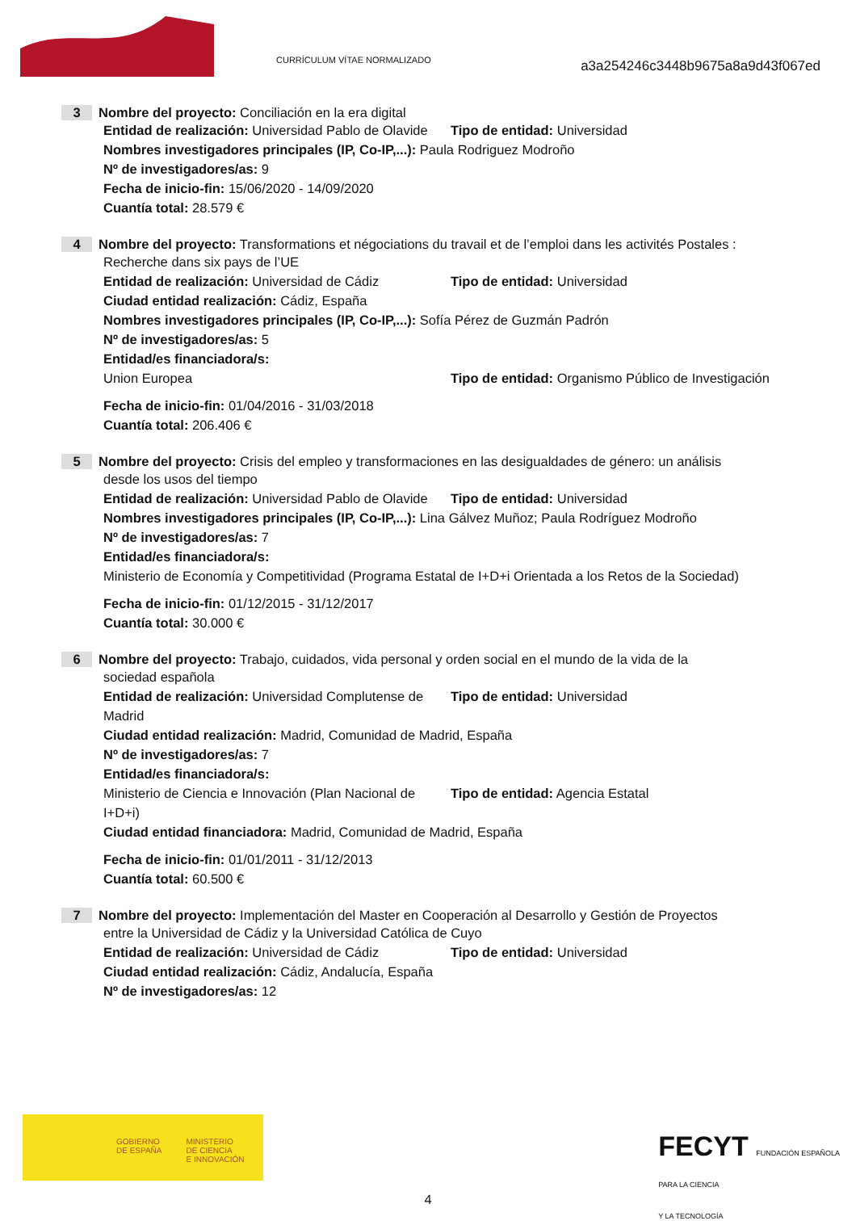CURRÍCULUM VÍTAE NORMALIZADO
a3a254246c3448b9675a8a9d43f067ed
3 Nombre del proyecto: Conciliación en la era digital
Entidad de realización: Universidad Pablo de Olavide
Tipo de entidad: Universidad
Nombres investigadores principales (IP, Co-IP,...): Paula Rodriguez Modroño
Nº de investigadores/as: 9
Fecha de inicio-fin: 15/06/2020 - 14/09/2020
Cuantía total: 28.579 €
4 Nombre del proyecto: Transformations et négociations du travail et de l’emploi dans les activités Postales :
Recherche dans six pays de l’UE
Entidad de realización: Universidad de Cádiz
Tipo de entidad: Universidad
Ciudad entidad realización: Cádiz, España
Nombres investigadores principales (IP, Co-IP,...): Sofía Pérez de Guzmán Padrón
Nº de investigadores/as: 5
Entidad/es financiadora/s:
Union Europea Tipo de entidad: Organismo Público de Investigación
Fecha de inicio-fin: 01/04/2016 - 31/03/2018
Cuantía total: 206.406 €
5 Nombre del proyecto: Crisis del empleo y transformaciones en las desigualdades de género: un análisis
desde los usos del tiempo
Entidad de realización: Universidad Pablo de Olavide
Tipo de entidad: Universidad
Nombres investigadores principales (IP, Co-IP,...): Lina Gálvez Muñoz; Paula Rodríguez Modroño
Nº de investigadores/as: 7
Entidad/es financiadora/s:
Ministerio de Economía y Competitividad (Programa Estatal de I+D+i Orientada a los Retos de la Sociedad)
Fecha de inicio-fin: 01/12/2015 - 31/12/2017
Cuantía total: 30.000 €
6 Nombre del proyecto: Trabajo, cuidados, vida personal y orden social en el mundo de la vida de la
sociedad española
Entidad de realización: Universidad Complutense de Madrid
Tipo de entidad: Universidad
Ciudad entidad realización: Madrid, Comunidad de Madrid, España
Nº de investigadores/as: 7
Entidad/es financiadora/s:
Ministerio de Ciencia e Innovación (Plan Nacional de I+D+i)
Tipo de entidad: Agencia Estatal
Ciudad entidad financiadora: Madrid, Comunidad de Madrid, España
Fecha de inicio-fin: 01/01/2011 - 31/12/2013
Cuantía total: 60.500 €
7 Nombre del proyecto: Implementación del Master en Cooperación al Desarrollo y Gestión de Proyectos
entre la Universidad de Cádiz y la Universidad Católica de Cuyo
Entidad de realización: Universidad de Cádiz
Tipo de entidad: Universidad
Ciudad entidad realización: Cádiz, Andalucía, España
Nº de investigadores/as: 12
GOBIERNO
DE ESPAÑA MINISTERIO
DE CIENCIA
E INNOVACIÓN
FECYT FUNDACIÓN ESPAÑOLA
PARA LA CIENCIA
Y LA TECNOLOGÍA
4